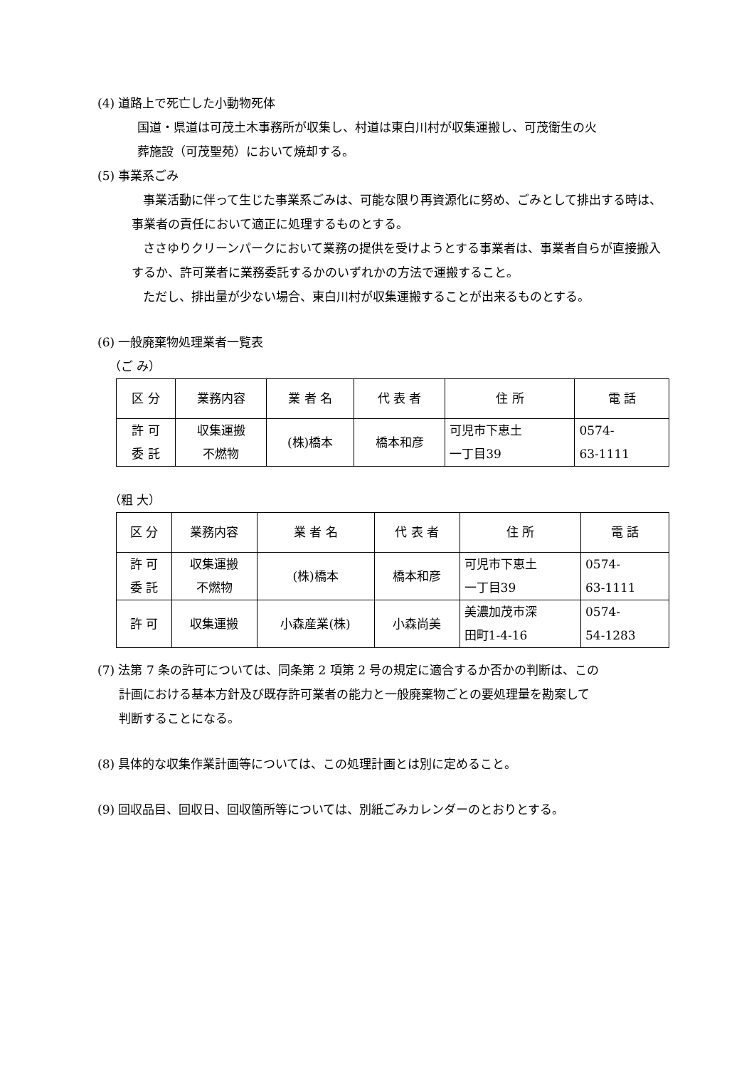(4) 道路上で死亡した小動物死体
国道・県道は可茂土木事務所が収集し、村道は東白川村が収集運搬し、可茂衛生の火
葬施設（可茂聖苑）において焼却する。
(5) 事業系ごみ
事業活動に伴って生じた事業系ごみは、可能な限り再資源化に努め、ごみとして排出する時は、事業者の責任において適正に処理するものとする。
ささゆりクリーンパークにおいて業務の提供を受けようとする事業者は、事業者自らが直接搬入するか、許可業者に業務委託するかのいずれかの方法で運搬すること。
ただし、排出量が少ない場合、東白川村が収集運搬することが出来るものとする。
(6) 一般廃棄物処理業者一覧表
（ご み）
| 区 分 | 業務内容 | 業 者 名 | 代 表 者 | 住 所 | 電 話 |
| 許 可 委 託 | 収集運搬 不燃物 | (株)橋本 | 橋本和彦 | 可児市下恵土 一丁目39 | 0574- 63-1111 |
（粗 大）
| 区 分 | 業務内容 | 業 者 名 | 代 表 者 | 住 所 | 電 話 |
| 許 可 委 託 | 収集運搬 不燃物 | (株)橋本 | 橋本和彦 | 可児市下恵土 一丁目39 | 0574- 63-1111 |
| 許 可 | 収集運搬 | 小森産業(株) | 小森尚美 | 美濃加茂市深 田町1-4-16 | 0574- 54-1283 |
(7) 法第 7 条の許可については、同条第 2 項第 2 号の規定に適合するか否かの判断は、この
計画における基本方針及び既存許可業者の能力と一般廃棄物ごとの要処理量を勘案して
判断することになる。
(8) 具体的な収集作業計画等については、この処理計画とは別に定めること。
(9) 回収品目、回収日、回収箇所等については、別紙ごみカレンダーのとおりとする。